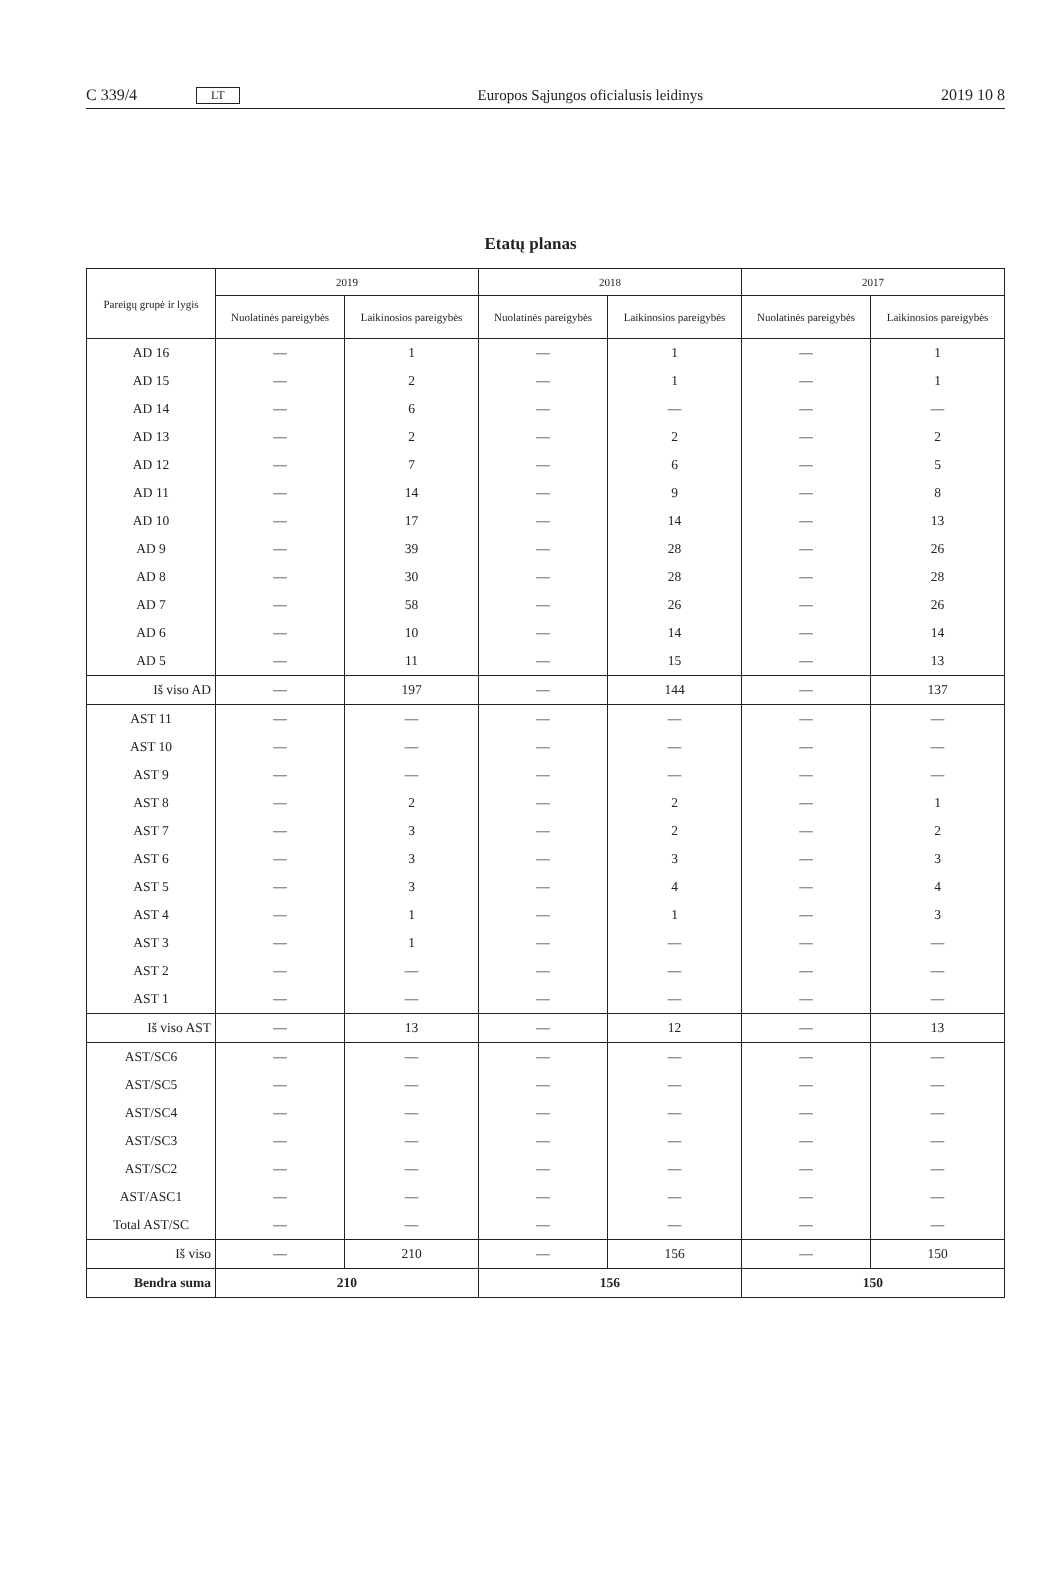C 339/4 LT Europos Sąjungos oficialusis leidinys 2019 10 8
Etatų planas
| Pareigų grupė ir lygis | 2019 | | 2018 | | 2017 | |
| --- | --- | --- | --- | --- | --- | --- |
| | Nuolatinės pareigybės | Laikinosios pareigybės | Nuolatinės pareigybės | Laikinosios pareigybės | Nuolatinės pareigybės | Laikinosios pareigybės |
| AD 16 | — | 1 | — | 1 | — | 1 |
| AD 15 | — | 2 | — | 1 | — | 1 |
| AD 14 | — | 6 | — | — | — | — |
| AD 13 | — | 2 | — | 2 | — | 2 |
| AD 12 | — | 7 | — | 6 | — | 5 |
| AD 11 | — | 14 | — | 9 | — | 8 |
| AD 10 | — | 17 | — | 14 | — | 13 |
| AD 9 | — | 39 | — | 28 | — | 26 |
| AD 8 | — | 30 | — | 28 | — | 28 |
| AD 7 | — | 58 | — | 26 | — | 26 |
| AD 6 | — | 10 | — | 14 | — | 14 |
| AD 5 | — | 11 | — | 15 | — | 13 |
| Iš viso AD | — | 197 | — | 144 | — | 137 |
| AST 11 | — | — | — | — | — | — |
| AST 10 | — | — | — | — | — | — |
| AST 9 | — | — | — | — | — | — |
| AST 8 | — | 2 | — | 2 | — | 1 |
| AST 7 | — | 3 | — | 2 | — | 2 |
| AST 6 | — | 3 | — | 3 | — | 3 |
| AST 5 | — | 3 | — | 4 | — | 4 |
| AST 4 | — | 1 | — | 1 | — | 3 |
| AST 3 | — | 1 | — | — | — | — |
| AST 2 | — | — | — | — | — | — |
| AST 1 | — | — | — | — | — | — |
| Iš viso AST | — | 13 | — | 12 | — | 13 |
| AST/SC6 | — | — | — | — | — | — |
| AST/SC5 | — | — | — | — | — | — |
| AST/SC4 | — | — | — | — | — | — |
| AST/SC3 | — | — | — | — | — | — |
| AST/SC2 | — | — | — | — | — | — |
| AST/ASC1 | — | — | — | — | — | — |
| Total AST/SC | — | — | — | — | — | — |
| Iš viso | — | 210 | — | 156 | — | 150 |
| Bendra suma | 210 | | 156 | | 150 | |